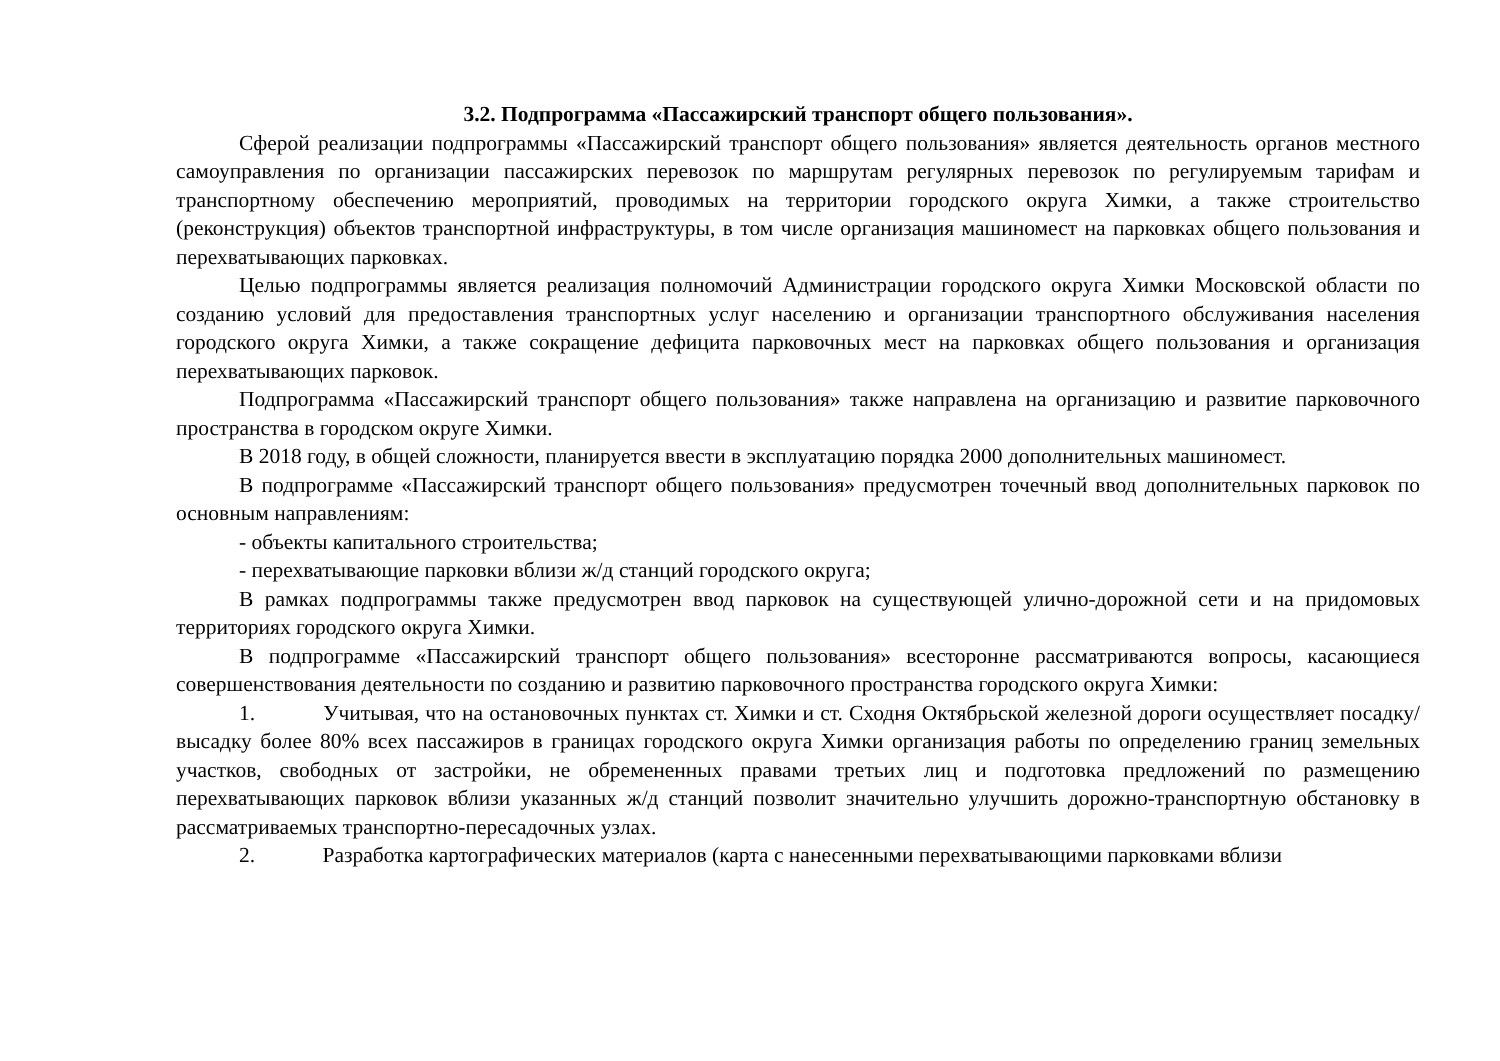3.2. Подпрограмма «Пассажирский транспорт общего пользования».
Сферой реализации подпрограммы «Пассажирский транспорт общего пользования» является деятельность органов местного самоуправления по организации пассажирских перевозок по маршрутам регулярных перевозок по регулируемым тарифам и транспортному обеспечению мероприятий, проводимых на территории городского округа Химки, а также строительство (реконструкция) объектов транспортной инфраструктуры, в том числе организация машиномест на парковках общего пользования и перехватывающих парковках.
Целью подпрограммы является реализация полномочий Администрации городского округа Химки Московской области по созданию условий для предоставления транспортных услуг населению и организации транспортного обслуживания населения городского округа Химки, а также сокращение дефицита парковочных мест на парковках общего пользования и организация перехватывающих парковок.
Подпрограмма «Пассажирский транспорт общего пользования» также направлена на организацию и развитие парковочного пространства в городском округе Химки.
В 2018 году, в общей сложности, планируется ввести в эксплуатацию порядка 2000 дополнительных машиномест.
В подпрограмме «Пассажирский транспорт общего пользования» предусмотрен точечный ввод дополнительных парковок по основным направлениям:
- объекты капитального строительства;
- перехватывающие парковки вблизи ж/д станций городского округа;
В рамках подпрограммы также предусмотрен ввод парковок на существующей улично-дорожной сети и на придомовых территориях городского округа Химки.
В подпрограмме «Пассажирский транспорт общего пользования» всесторонне рассматриваются вопросы, касающиеся совершенствования деятельности по созданию и развитию парковочного пространства городского округа Химки:
1. Учитывая, что на остановочных пунктах ст. Химки и ст. Сходня Октябрьской железной дороги осуществляет посадку/высадку более 80% всех пассажиров в границах городского округа Химки организация работы по определению границ земельных участков, свободных от застройки, не обремененных правами третьих лиц и подготовка предложений по размещению перехватывающих парковок вблизи указанных ж/д станций позволит значительно улучшить дорожно-транспортную обстановку в рассматриваемых транспортно-пересадочных узлах.
2. Разработка картографических материалов (карта с нанесенными перехватывающими парковками вблизи